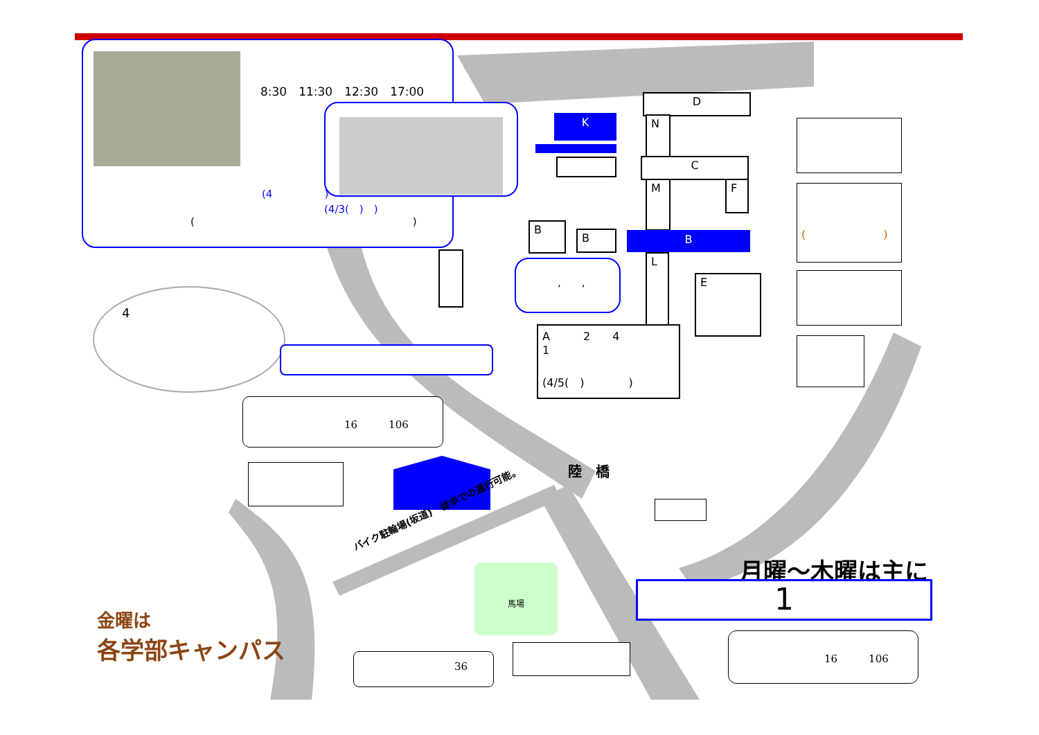(4　　　　　)
(　　　　　　　　　　　　　　　　　　　　　)
8:30　11:30　12:30　17:00
(4/3(　)　)
D
K N
C
M F
B
B B
,　　, L
E
A　　　2　　4
1
　　　　(4/5(　)　　　　)
(　　　　　　　)
4
16　　　106
陸　橋
バイク駐輪場(坂道)　徒歩での通行可能。
月曜～木曜は主に
1
金曜は
各学部キャンパス
36
馬場
16　　　106